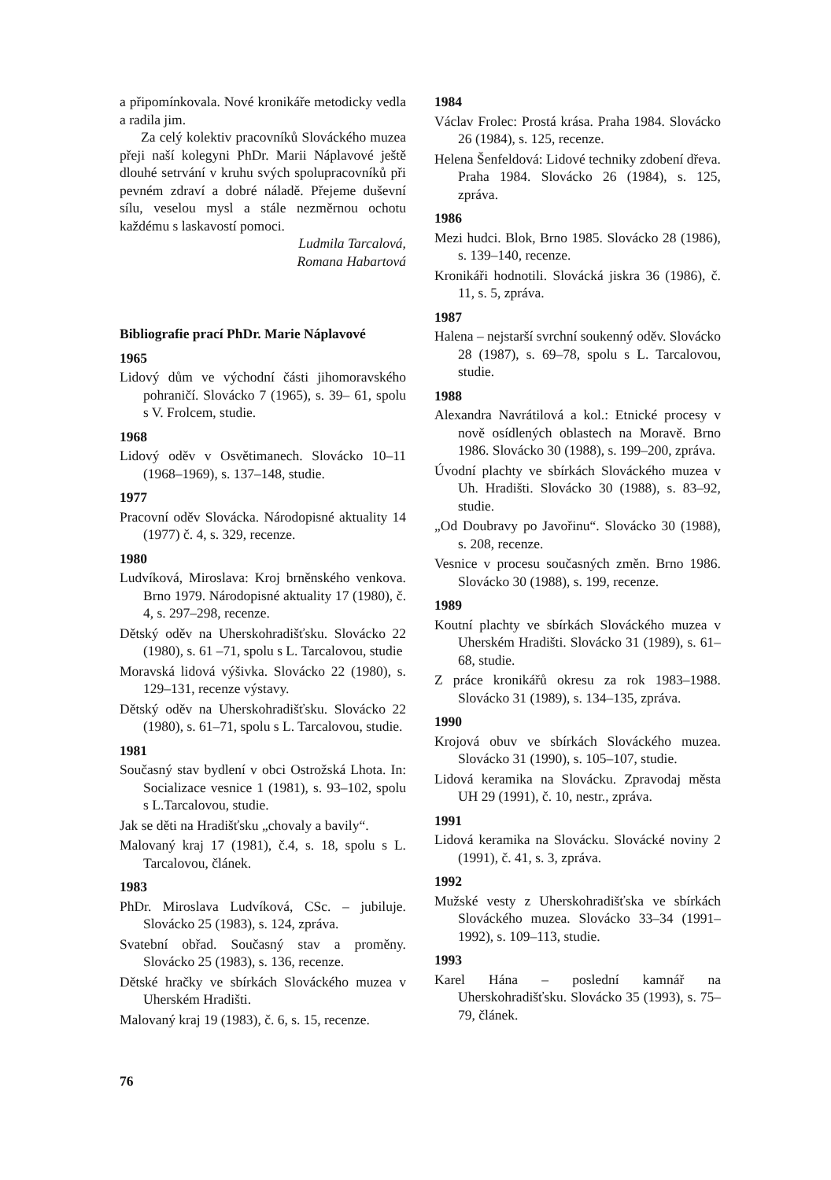a připomínkovala. Nové kronikáře metodicky vedla a radila jim.
Za celý kolektiv pracovníků Slováckého muzea přeji naší kolegyni PhDr. Marii Náplavové ještě dlouhé setrvání v kruhu svých spolupracovníků při pevném zdraví a dobré náladě. Přejeme duševní sílu, veselou mysl a stále nezměrnou ochotu každému s laskavostí pomoci.
Ludmila Tarcalová,
Romana Habartová
Bibliografie prací PhDr. Marie Náplavové
1965
Lidový dům ve východní části jihomoravského pohraničí. Slovácko 7 (1965), s. 39– 61, spolu s V. Frolcem, studie.
1968
Lidový oděv v Osvětimanech. Slovácko 10–11 (1968–1969), s. 137–148, studie.
1977
Pracovní oděv Slovácka. Národopisné aktuality 14 (1977) č. 4, s. 329, recenze.
1980
Ludvíková, Miroslava: Kroj brněnského venkova. Brno 1979. Národopisné aktuality 17 (1980), č. 4, s. 297–298, recenze.
Dětský oděv na Uherskohradišťsku. Slovácko 22 (1980), s. 61 –71, spolu s L. Tarcalovou, studie
Moravská lidová výšivka. Slovácko 22 (1980), s. 129–131, recenze výstavy.
Dětský oděv na Uherskohradišťsku. Slovácko 22 (1980), s. 61–71, spolu s L. Tarcalovou, studie.
1981
Současný stav bydlení v obci Ostrožská Lhota. In: Socializace vesnice 1 (1981), s. 93–102, spolu s L.Tarcalovou, studie.
Jak se děti na Hradišťsku „chovaly a bavily“.
Malovaný kraj 17 (1981), č.4, s. 18, spolu s L. Tarcalovou, článek.
1983
PhDr. Miroslava Ludvíková, CSc. – jubiluje. Slovácko 25 (1983), s. 124, zpráva.
Svatební obřad. Současný stav a proměny. Slovácko 25 (1983), s. 136, recenze.
Dětské hračky ve sbírkách Slováckého muzea v Uherském Hradišti.
Malovaný kraj 19 (1983), č. 6, s. 15, recenze.
1984
Václav Frolec: Prostá krása. Praha 1984. Slovácko 26 (1984), s. 125, recenze.
Helena Šenfeldová: Lidové techniky zdobení dřeva. Praha 1984. Slovácko 26 (1984), s. 125, zpráva.
1986
Mezi hudci. Blok, Brno 1985. Slovácko 28 (1986), s. 139–140, recenze.
Kronikáři hodnotili. Slovácká jiskra 36 (1986), č. 11, s. 5, zpráva.
1987
Halena – nejstarší svrchní soukenný oděv. Slovácko 28 (1987), s. 69–78, spolu s L. Tarcalovou, studie.
1988
Alexandra Navrátilová a kol.: Etnické procesy v nově osídlených oblastech na Moravě. Brno 1986. Slovácko 30 (1988), s. 199–200, zpráva.
Úvodní plachty ve sbírkách Slováckého muzea v Uh. Hradišti. Slovácko 30 (1988), s. 83–92, studie.
„Od Doubravy po Javořinu“. Slovácko 30 (1988), s. 208, recenze.
Vesnice v procesu současných změn. Brno 1986. Slovácko 30 (1988), s. 199, recenze.
1989
Koutní plachty ve sbírkách Slováckého muzea v Uherském Hradišti. Slovácko 31 (1989), s. 61–68, studie.
Z práce kronikářů okresu za rok 1983–1988. Slovácko 31 (1989), s. 134–135, zpráva.
1990
Krojová obuv ve sbírkách Slováckého muzea. Slovácko 31 (1990), s. 105–107, studie.
Lidová keramika na Slovácku. Zpravodaj města UH 29 (1991), č. 10, nestr., zpráva.
1991
Lidová keramika na Slovácku. Slovácké noviny 2 (1991), č. 41, s. 3, zpráva.
1992
Mužské vesty z Uherskohradišťska ve sbírkách Slováckého muzea. Slovácko 33–34 (1991–1992), s. 109–113, studie.
1993
Karel Hána – poslední kamnář na Uherskohradišťsku. Slovácko 35 (1993), s. 75–79, článek.
76